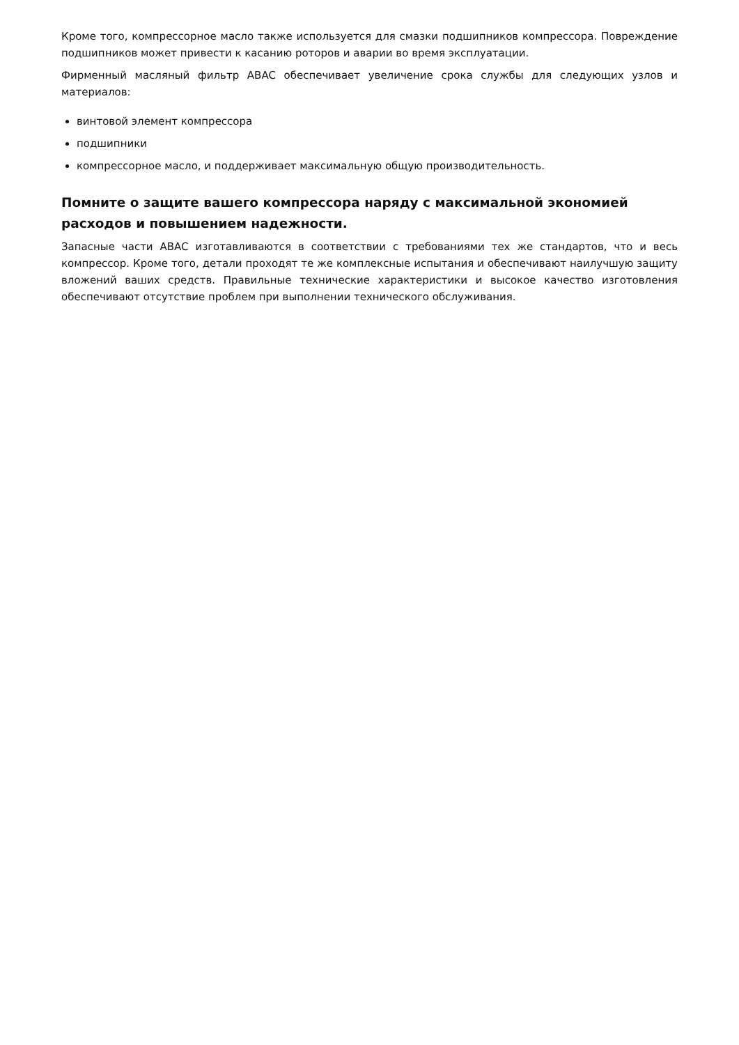Кроме того, компрессорное масло также используется для смазки подшипников компрессора. Повреждение подшипников может привести к касанию роторов и аварии во время эксплуатации.
Фирменный масляный фильтр ABAC обеспечивает увеличение срока службы для следующих узлов и материалов:
винтовой элемент компрессора
подшипники
компрессорное масло, и поддерживает максимальную общую производительность.
Помните о защите вашего компрессора наряду с максимальной экономией расходов и повышением надежности.
Запасные части ABAC изготавливаются в соответствии с требованиями тех же стандартов, что и весь компрессор. Кроме того, детали проходят те же комплексные испытания и обеспечивают наилучшую защиту вложений ваших средств. Правильные технические характеристики и высокое качество изготовления обеспечивают отсутствие проблем при выполнении технического обслуживания.